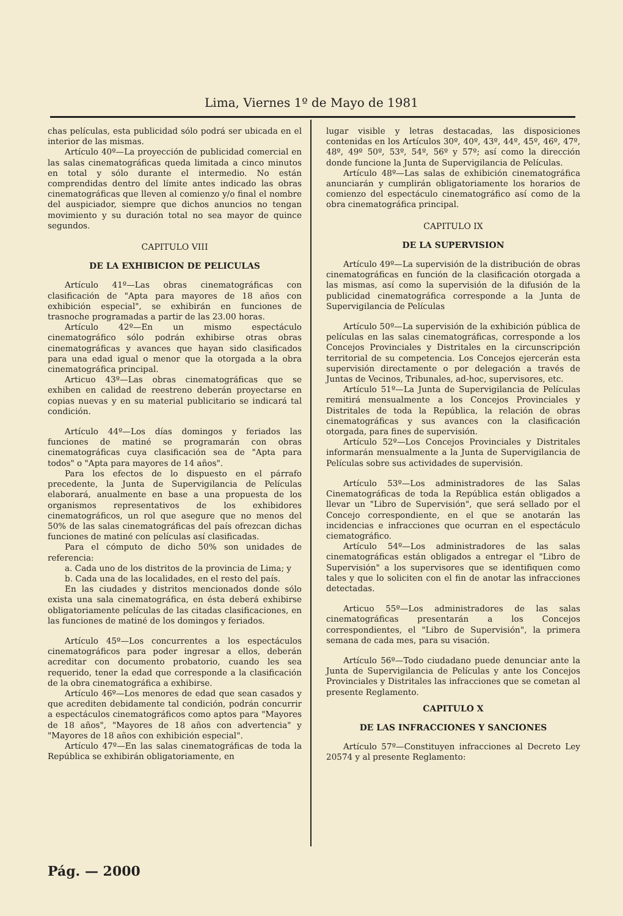Lima, Viernes 1º de Mayo de 1981
chas películas, esta publicidad sólo podrá ser ubicada en el interior de las mismas.
Artículo 40º—La proyección de publicidad comercial en las salas cinematográficas queda limitada a cinco minutos en total y sólo durante el intermedio. No están comprendidas dentro del límite antes indicado las obras cinematográficas que lleven al comienzo y/o final el nombre del auspiciador, siempre que dichos anuncios no tengan movimiento y su duración total no sea mayor de quince segundos.
CAPITULO VIII
DE LA EXHIBICION DE PELICULAS
Artículo 41º—Las obras cinematográficas con clasificación de "Apta para mayores de 18 años con exhibición especial", se exhibirán en funciones de trasnoche programadas a partir de las 23.00 horas.
Artículo 42º—En un mismo espectáculo cinematográfico sólo podrán exhibirse otras obras cinematográficas y avances que hayan sido clasificados para una edad igual o menor que la otorgada a la obra cinematográfica principal.
Articuo 43º—Las obras cinematográficas que se exhiben en calidad de reestreno deberán proyectarse en copias nuevas y en su material publicitario se indicará tal condición.
Artículo 44º—Los días domingos y feriados las funciones de matiné se programarán con obras cinematográficas cuya clasificación sea de "Apta para todos" o "Apta para mayores de 14 años".
Para los efectos de lo dispuesto en el párrafo precedente, la Junta de Supervigilancia de Películas elaborará, anualmente en base a una propuesta de los organismos representativos de los exhibidores cinematográficos, un rol que asegure que no menos del 50% de las salas cinematográficas del país ofrezcan dichas funciones de matiné con películas así clasificadas.
Para el cómputo de dicho 50% son unidades de referencia:
a. Cada uno de los distritos de la provincia de Lima; y
b. Cada una de las localidades, en el resto del país.
En las ciudades y distritos mencionados donde sólo exista una sala cinematográfica, en ésta deberá exhibirse obligatoriamente películas de las citadas clasificaciones, en las funciones de matiné de los domingos y feriados.
Artículo 45º—Los concurrentes a los espectáculos cinematográficos para poder ingresar a ellos, deberán acreditar con documento probatorio, cuando les sea requerido, tener la edad que corresponde a la clasificación de la obra cinematográfica a exhibirse.
Artículo 46º—Los menores de edad que sean casados y que acrediten debidamente tal condición, podrán concurrir a espectáculos cinematográficos como aptos para "Mayores de 18 años", "Mayores de 18 años con advertencia" y "Mayores de 18 años con exhibición especial".
Artículo 47º—En las salas cinematográficas de toda la República se exhibirán obligatoriamente, en
lugar visible y letras destacadas, las disposiciones contenidas en los Artículos 30º, 40º, 43º, 44º, 45º, 46º, 47º, 48º, 49º 50º, 53º, 54º, 56º y 57º; así como la dirección donde funcione la Junta de Supervigilancia de Películas.
Artículo 48º—Las salas de exhibición cinematográfica anunciarán y cumplirán obligatoriamente los horarios de comienzo del espectáculo cinematográfico así como de la obra cinematográfica principal.
CAPITULO IX
DE LA SUPERVISION
Artículo 49º—La supervisión de la distribución de obras cinematográficas en función de la clasificación otorgada a las mismas, así como la supervisión de la difusión de la publicidad cinematográfica corresponde a la Junta de Supervigilancia de Películas
Artículo 50º—La supervisión de la exhibición pública de películas en las salas cinematográficas, corresponde a los Concejos Provinciales y Distritales en la circunscripción territorial de su competencia. Los Concejos ejercerán esta supervisión directamente o por delegación a través de Juntas de Vecinos, Tribunales, ad-hoc, supervisores, etc.
Artículo 51º—La Junta de Supervigilancia de Películas remitirá mensualmente a los Concejos Provinciales y Distritales de toda la República, la relación de obras cinematográficas y sus avances con la clasificación otorgada, para fines de supervisión.
Artículo 52º—Los Concejos Provinciales y Distritales informarán mensualmente a la Junta de Supervigilancia de Películas sobre sus actividades de supervisión.
Artículo 53º—Los administradores de las Salas Cinematográficas de toda la República están obligados a llevar un "Libro de Supervisión", que será sellado por el Concejo correspondiente, en el que se anotarán las incidencias e infracciones que ocurran en el espectáculo ciematográfico.
Artículo 54º—Los administradores de las salas cinematográficas están obligados a entregar el "Libro de Supervisión" a los supervisores que se identifiquen como tales y que lo soliciten con el fin de anotar las infracciones detectadas.
Articuo 55º—Los administradores de las salas cinematográficas presentarán a los Concejos correspondientes, el "Libro de Supervisión", la primera semana de cada mes, para su visación.
Artículo 56º—Todo ciudadano puede denunciar ante la Junta de Supervigilancia de Películas y ante los Concejos Provinciales y Distritales las infracciones que se cometan al presente Reglamento.
CAPITULO X
DE LAS INFRACCIONES Y SANCIONES
Artículo 57º—Constituyen infracciones al Decreto Ley 20574 y al presente Reglamento:
Pág. — 2000